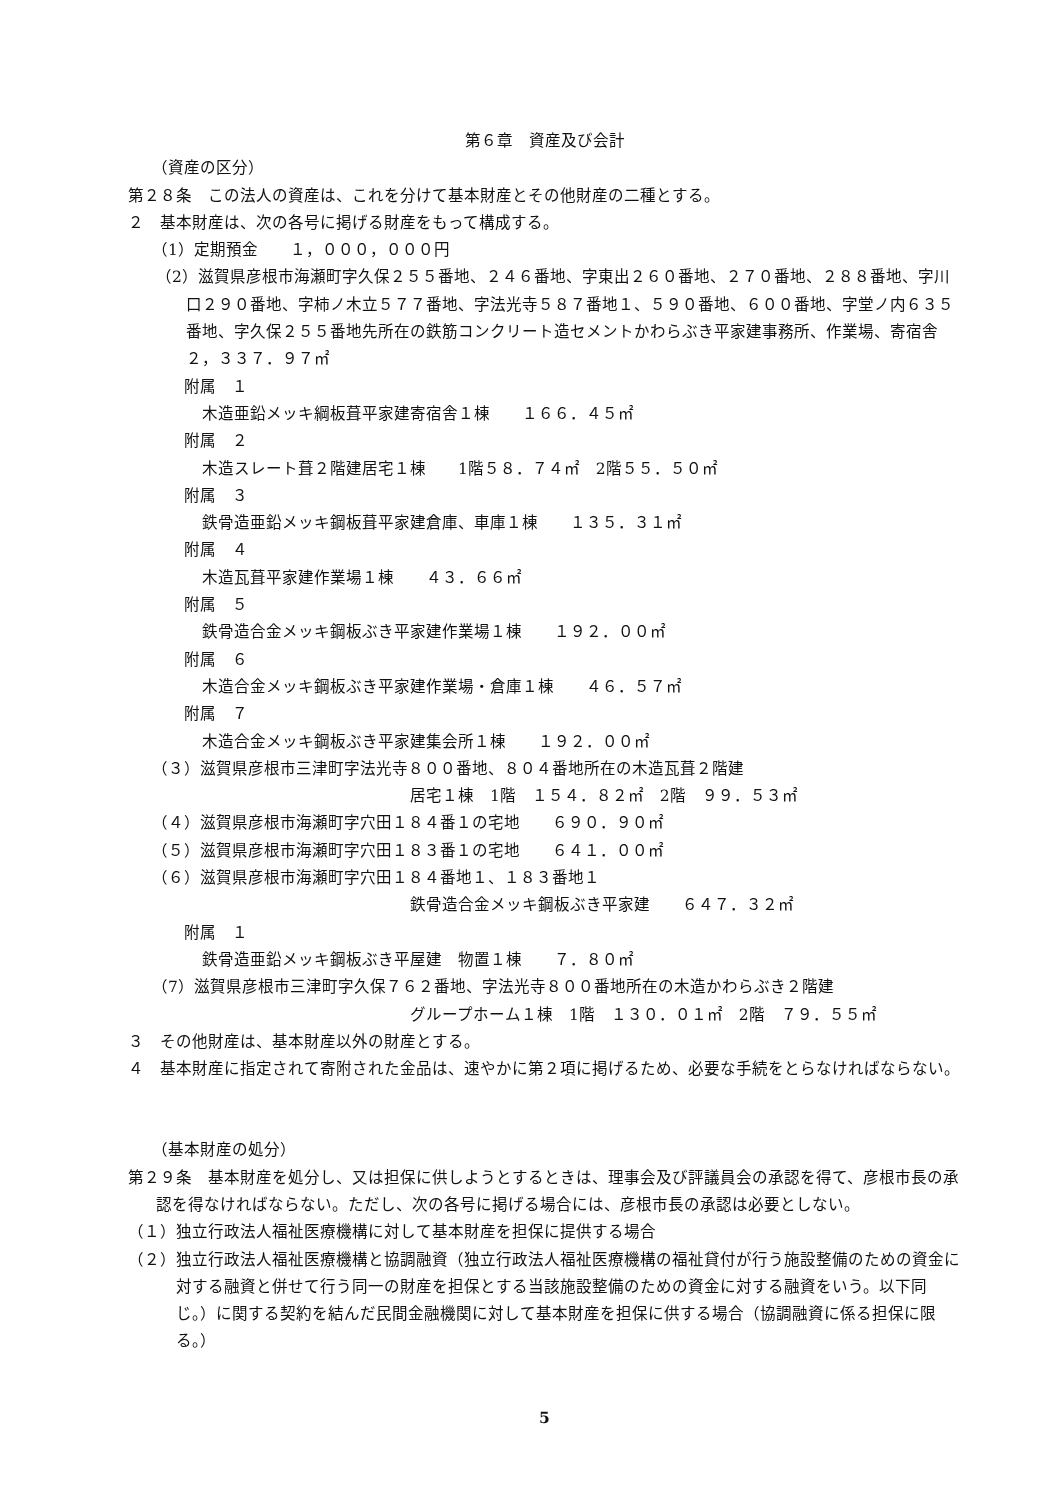第６章　資産及び会計
（資産の区分）
第２８条　この法人の資産は、これを分けて基本財産とその他財産の二種とする。
２　基本財産は、次の各号に掲げる財産をもって構成する。
（1）定期預金　　１，０００，０００円
（2）滋賀県彦根市海瀬町字久保２５５番地、２４６番地、字東出２６０番地、２７０番地、２８８番地、字川口２９０番地、字柿ノ木立５７７番地、字法光寺５８７番地１、５９０番地、６００番地、字堂ノ内６３５番地、字久保２５５番地先所在の鉄筋コンクリート造セメントかわらぶき平家建事務所、作業場、寄宿舎　　２，３３７．９７㎡
附属　１
木造亜鉛メッキ綱板葺平家建寄宿舎１棟　　１６６．４５㎡
附属　２
木造スレート葺２階建居宅１棟　　1階５８．７４㎡　2階５５．５０㎡
附属　３
鉄骨造亜鉛メッキ鋼板葺平家建倉庫、車庫１棟　　１３５．３１㎡
附属　４
木造瓦葺平家建作業場１棟　　４３．６６㎡
附属　５
鉄骨造合金メッキ鋼板ぶき平家建作業場１棟　　１９２．００㎡
附属　６
木造合金メッキ鋼板ぶき平家建作業場・倉庫１棟　　４６．５７㎡
附属　７
木造合金メッキ鋼板ぶき平家建集会所１棟　　１９２．００㎡
（３）滋賀県彦根市三津町字法光寺８００番地、８０４番地所在の木造瓦葺２階建
居宅１棟　1階　１５４．８２㎡　2階　９９．５３㎡
（４）滋賀県彦根市海瀬町字穴田１８４番１の宅地　　６９０．９０㎡
（５）滋賀県彦根市海瀬町字穴田１８３番１の宅地　　６４１．００㎡
（６）滋賀県彦根市海瀬町字穴田１８４番地１、１８３番地１
鉄骨造合金メッキ鋼板ぶき平家建　　６４７．３２㎡
附属　１
鉄骨造亜鉛メッキ鋼板ぶき平屋建　物置１棟　　７．８０㎡
（7）滋賀県彦根市三津町字久保７６２番地、字法光寺８００番地所在の木造かわらぶき２階建
グループホーム１棟　1階　１３０．０１㎡　2階　７９．５５㎡
３　その他財産は、基本財産以外の財産とする。
４　基本財産に指定されて寄附された金品は、速やかに第２項に掲げるため、必要な手続をとらなければならない。
（基本財産の処分）
第２９条　基本財産を処分し、又は担保に供しようとするときは、理事会及び評議員会の承認を得て、彦根市長の承認を得なければならない。ただし、次の各号に掲げる場合には、彦根市長の承認は必要としない。
（１）独立行政法人福祉医療機構に対して基本財産を担保に提供する場合
（２）独立行政法人福祉医療機構と協調融資（独立行政法人福祉医療機構の福祉貸付が行う施設整備のための資金に対する融資と併せて行う同一の財産を担保とする当該施設整備のための資金に対する融資をいう。以下同じ。）に関する契約を結んだ民間金融機関に対して基本財産を担保に供する場合（協調融資に係る担保に限る。）
5